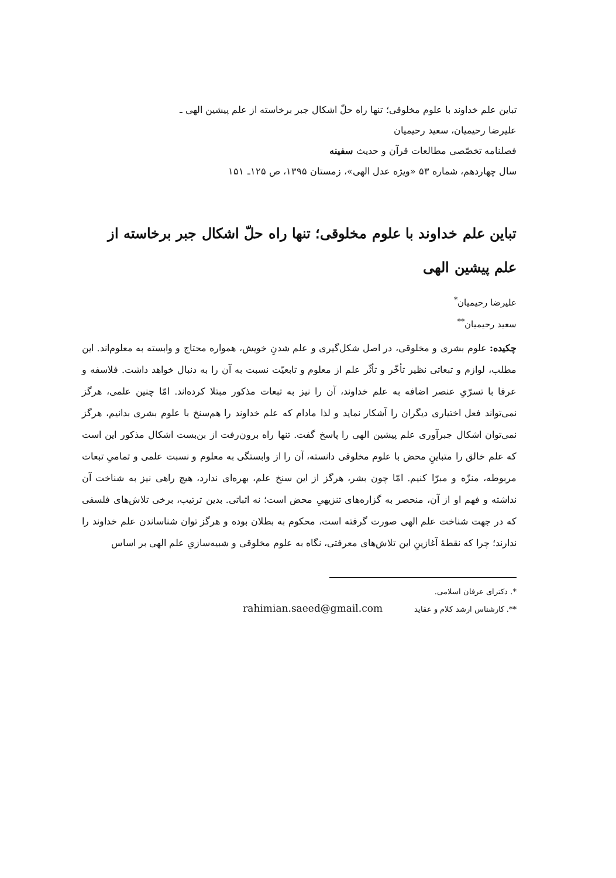تباین علم خداوند با علوم مخلوقی؛ تنها راه حلّ اشکال جبر برخاسته از علم پیشین الهی ـ
علیرضا رحیمیان، سعید رحیمیان
فصلنامه تخصّصی مطالعات قرآن و حدیث سفینه
سال چهاردهم، شماره ۵۳ «ویژه عدل الهی»، زمستان ۱۳۹۵، ص ۱۲۵ـ ۱۵۱
تباین علم خداوند با علوم مخلوقی؛ تنها راه حلّ اشکال جبر برخاسته از علم پیشین الهی
علیرضا رحیمیان<sup>*</sup>
سعید رحیمیان<sup>**</sup>
چکیده: علوم بشری و مخلوقی، در اصل شکل‌گیری و علم شدنِ خویش، همواره محتاج و وابسته به معلوم‌اند. این مطلب، لوازم و تبعاتی نظیر تأخّر و تأثّر علم از معلوم و تابعیّت نسبت به آن را به دنبال خواهد داشت. فلاسفه و عرفا با تسرّیِ عنصر اضافه به علم خداوند، آن را نیز به تبعات مذکور مبتلا کرده‌اند. امّا چنین علمی، هرگز نمی‌تواند فعل اختیاری دیگران را آشکار نماید و لذا مادام که علم خداوند را هم‌سنخ با علوم بشری بدانیم، هرگز نمی‌توان اشکال جبرآوری علم پیشین الهی را پاسخ گفت. تنها راه برون‌رفت از بن‌بست اشکال مذکور این است که علم خالق را متباینِ محض با علوم مخلوقی دانسته، آن را از وابستگی به معلوم و نسبت علمی و تمامیِ تبعات مربوطه، منزّه و مبرّا کنیم. امّا چون بشر، هرگز از این سنخ علم، بهره‌ای ندارد، هیچ راهی نیز به شناخت آن نداشته و فهم او از آن، منحصر به گزاره‌های تنزیهیِ محض است؛ نه اثباتی. بدین ترتیب، برخی تلاش‌های فلسفی که در جهت شناخت علم الهی صورت گرفته است، محکوم به بطلان بوده و هرگز توان شناساندن علم خداوند را ندارند؛ چرا که نقطهٔ آغازینِ این تلاش‌های معرفتی، نگاه به علوم مخلوقی و شبیه‌سازیِ علم الهی بر اساس
*. دکترای عرفان اسلامی.
**. کارشناس ارشد کلام و عقاید rahimian.saeed@gmail.com